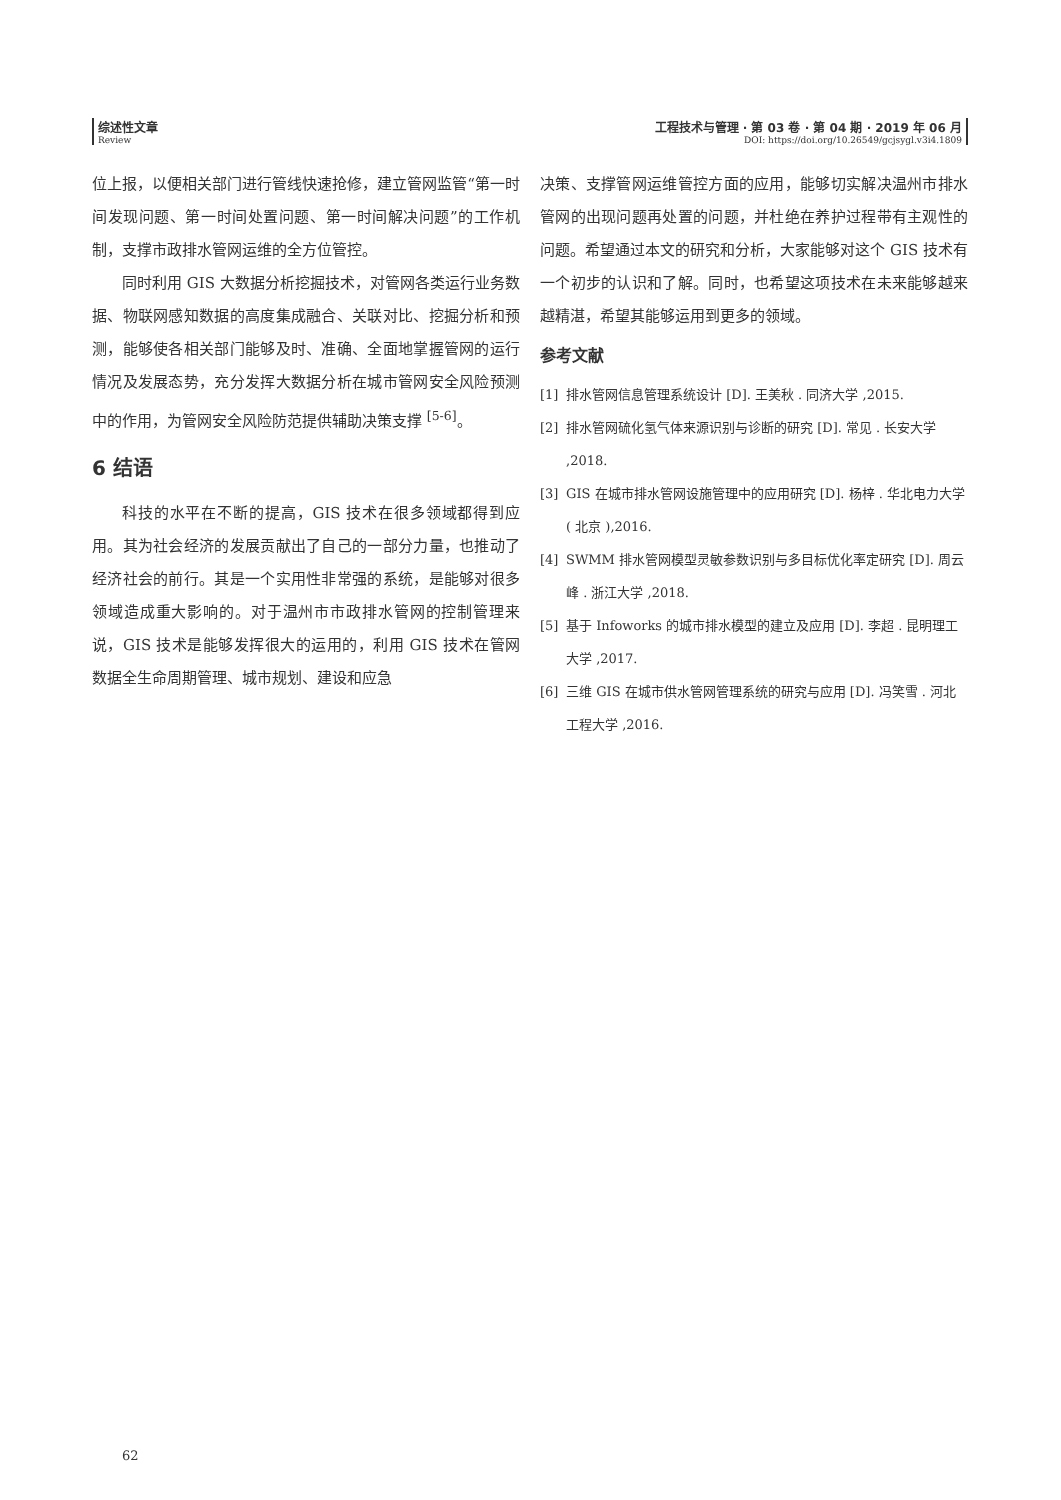综述性文章
Review
工程技术与管理 · 第 03 卷 · 第 04 期 · 2019 年 06 月
DOI: https://doi.org/10.26549/gcjsygl.v3i4.1809
位上报，以便相关部门进行管线快速抢修，建立管网监管“第一时间发现问题、第一时间处置问题、第一时间解决问题”的工作机制，支撑市政排水管网运维的全方位管控。
同时利用 GIS 大数据分析挖掘技术，对管网各类运行业务数据、物联网感知数据的高度集成融合、关联对比、挖掘分析和预测，能够使各相关部门能够及时、准确、全面地掌握管网的运行情况及发展态势，充分发挥大数据分析在城市管网安全风险预测中的作用，为管网安全风险防范提供辅助决策支撑 <sup>[5-6]</sup>。
6 结语
科技的水平在不断的提高，GIS 技术在很多领域都得到应用。其为社会经济的发展贡献出了自己的一部分力量，也推动了经济社会的前行。其是一个实用性非常强的系统，是能够对很多领域造成重大影响的。对于温州市市政排水管网的控制管理来说，GIS 技术是能够发挥很大的运用的，利用 GIS 技术在管网数据全生命周期管理、城市规划、建设和应急
决策、支撑管网运维管控方面的应用，能够切实解决温州市排水管网的出现问题再处置的问题，并杜绝在养护过程带有主观性的问题。希望通过本文的研究和分析，大家能够对这个 GIS 技术有一个初步的认识和了解。同时，也希望这项技术在未来能够越来越精湛，希望其能够运用到更多的领域。
参考文献
[1] 排水管网信息管理系统设计 [D]. 王美秋 . 同济大学 ,2015.
[2] 排水管网硫化氢气体来源识别与诊断的研究 [D]. 常见 . 长安大学 ,2018.
[3] GIS 在城市排水管网设施管理中的应用研究 [D]. 杨梓 . 华北电力大学 ( 北京 ),2016.
[4] SWMM 排水管网模型灵敏参数识别与多目标优化率定研究 [D]. 周云峰 . 浙江大学 ,2018.
[5] 基于 Infoworks 的城市排水模型的建立及应用 [D]. 李超 . 昆明理工大学 ,2017.
[6] 三维 GIS 在城市供水管网管理系统的研究与应用 [D]. 冯笑雪 . 河北工程大学 ,2016.
62